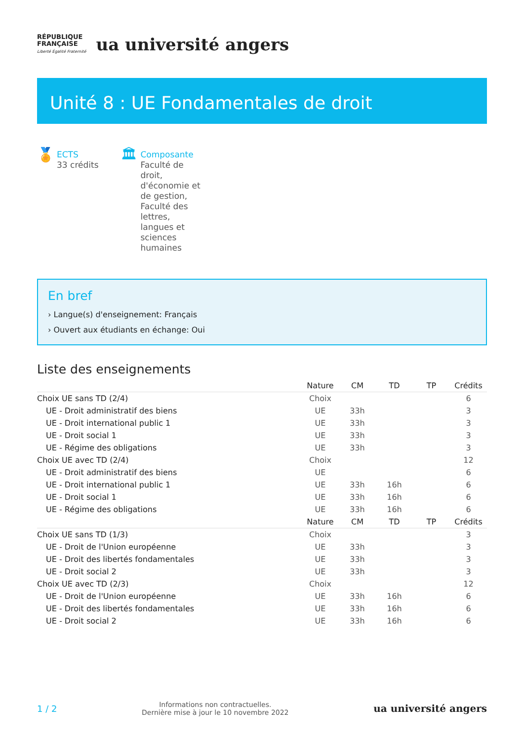RÉPUBLIQUE
FRANÇAISE
Liberté Égalité Fraternité
ua université angers
Unité 8 : UE Fondamentales de droit
🏅
ECTS
33 crédits
🏛
Composante
Faculté de droit, d'économie et de gestion, Faculté des lettres, langues et sciences humaines
En bref
› Langue(s) d'enseignement: Français
› Ouvert aux étudiants en échange: Oui
Liste des enseignements
| | Nature | CM | TD | TP | Crédits |
| --- | --- | --- | --- | --- | --- |
| Choix UE sans TD (2/4) | Choix | | | | 6 |
| UE - Droit administratif des biens | UE | 33h | | | 3 |
| UE - Droit international public 1 | UE | 33h | | | 3 |
| UE - Droit social 1 | UE | 33h | | | 3 |
| UE - Régime des obligations | UE | 33h | | | 3 |
| Choix UE avec TD (2/4) | Choix | | | | 12 |
| UE - Droit administratif des biens | UE | | | | 6 |
| UE - Droit international public 1 | UE | 33h | 16h | | 6 |
| UE - Droit social 1 | UE | 33h | 16h | | 6 |
| UE - Régime des obligations | UE | 33h | 16h | | 6 |
| | Nature | CM | TD | TP | Crédits |
| Choix UE sans TD (1/3) | Choix | | | | 3 |
| UE - Droit de l'Union européenne | UE | 33h | | | 3 |
| UE - Droit des libertés fondamentales | UE | 33h | | | 3 |
| UE - Droit social 2 | UE | 33h | | | 3 |
| Choix UE avec TD (2/3) | Choix | | | | 12 |
| UE - Droit de l'Union européenne | UE | 33h | 16h | | 6 |
| UE - Droit des libertés fondamentales | UE | 33h | 16h | | 6 |
| UE - Droit social 2 | UE | 33h | 16h | | 6 |
1 / 2
Informations non contractuelles.
Dernière mise à jour le 10 novembre 2022
ua université angers